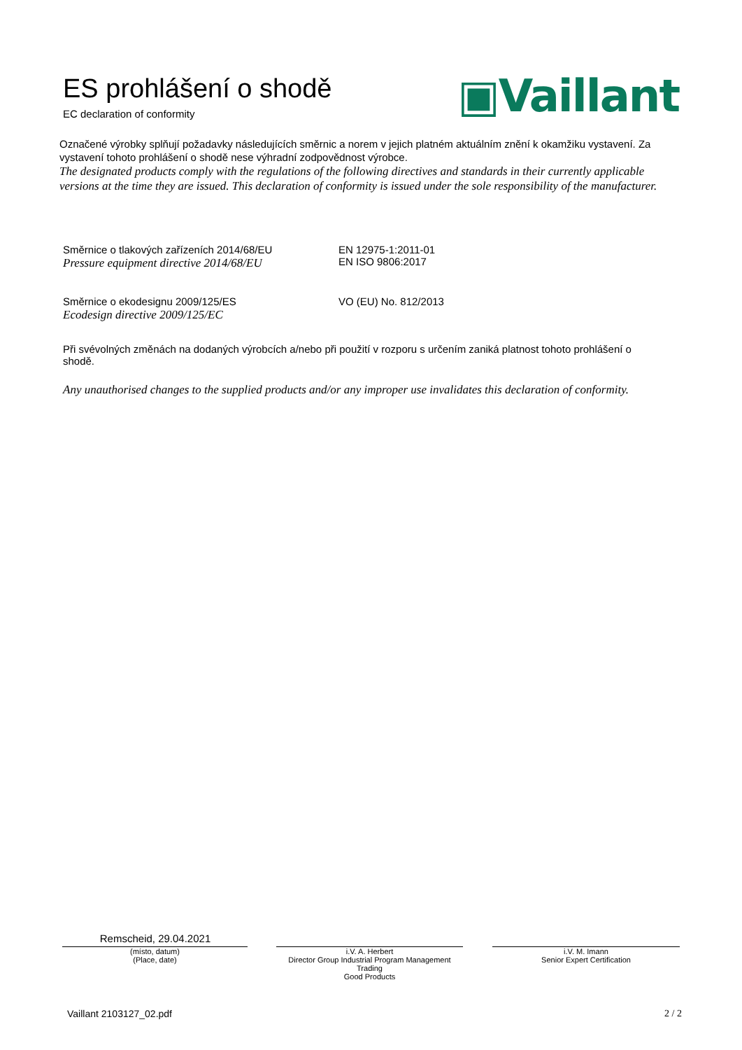ES prohlášení o shodě
EC declaration of conformity
▣Vaillant
Označené výrobky splňují požadavky následujících směrnic a norem v jejich platném aktuálním znění k okamžiku vystavení. Za vystavení tohoto prohlášení o shodě nese výhradní zodpovědnost výrobce.
The designated products comply with the regulations of the following directives and standards in their currently applicable versions at the time they are issued. This declaration of conformity is issued under the sole responsibility of the manufacturer.
Směrnice o tlakových zařízeních 2014/68/EU
Pressure equipment directive 2014/68/EU
EN 12975-1:2011-01
EN ISO 9806:2017
Směrnice o ekodesignu 2009/125/ES
Ecodesign directive 2009/125/EC
VO (EU) No. 812/2013
Při svévolných změnách na dodaných výrobcích a/nebo při použití v rozporu s určením zaniká platnost tohoto prohlášení o shodě.
Any unauthorised changes to the supplied products and/or any improper use invalidates this declaration of conformity.
Remscheid, 29.04.2021
(místo, datum)
(Place, date)
i.V. A. Herbert
Director Group Industrial Program Management Trading
Good Products
i.V. M. Imann
Senior Expert Certification
Vaillant 2103127_02.pdf 2 / 2